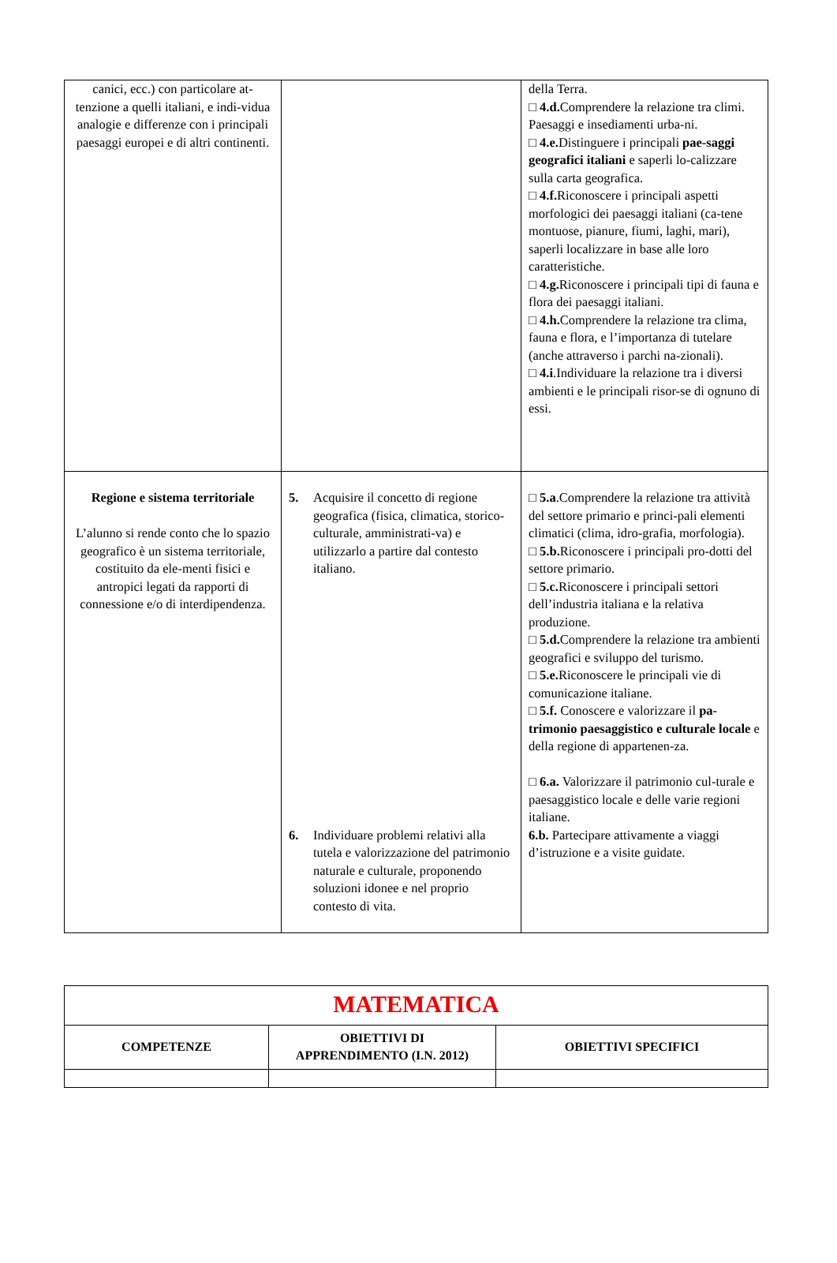| canici, ecc.) con particolare at-tenzione a quelli italiani, e indi-vidua analogie e differenze con i principali paesaggi europei e di altri continenti. | | della Terra. □ 4.d. Comprendere la relazione tra climi. Paesaggi e insediamenti urba-ni. □ 4.e. Distinguere i principali pae-saggi geografici italiani e saperli lo-calizzare sulla carta geografica. □ 4.f. Riconoscere i principali aspetti morfologici dei paesaggi italiani (ca-tene montuose, pianure, fiumi, laghi, mari), saperli localizzare in base alle loro caratteristiche. □ 4.g. Riconoscere i principali tipi di fauna e flora dei paesaggi italiani. □ 4.h. Comprendere la relazione tra clima, fauna e flora, e l’importanza di tutelare (anche attraverso i parchi na-zionali). □ 4.i .Individuare la relazione tra i diversi ambienti e le principali risor-se di ognuno di essi. |
| Regione e sistema territoriale L’alunno si rende conto che lo spazio geografico è un sistema territoriale, costituito da ele-menti fisici e antropici legati da rapporti di connessione e/o di interdipendenza. | 5. Acquisire il concetto di regione geografica (fisica, climatica, storico-culturale, amministrati-va) e utilizzarlo a partire dal contesto italiano. 6. Individuare problemi relativi alla tutela e valorizzazione del patrimonio naturale e culturale, proponendo soluzioni idonee e nel proprio contesto di vita. | □ 5.a .Comprendere la relazione tra attività del settore primario e princi-pali elementi climatici (clima, idro-grafia, morfologia). □ 5.b. Riconoscere i principali pro-dotti del settore primario. □ 5.c. Riconoscere i principali settori dell’industria italiana e la relativa produzione. □ 5.d. Comprendere la relazione tra ambienti geografici e sviluppo del turismo. □ 5.e. Riconoscere le principali vie di comunicazione italiane. □ 5.f. Conoscere e valorizzare il pa-trimonio paesaggistico e culturale locale e della regione di appartenen-za. □ 6.a. Valorizzare il patrimonio cul-turale e paesaggistico locale e delle varie regioni italiane. 6.b. Partecipare attivamente a viaggi d’istruzione e a visite guidate. |
| MATEMATICA | | |
| COMPETENZE | OBIETTIVI DI APPRENDIMENTO (I.N. 2012) | OBIETTIVI SPECIFICI |